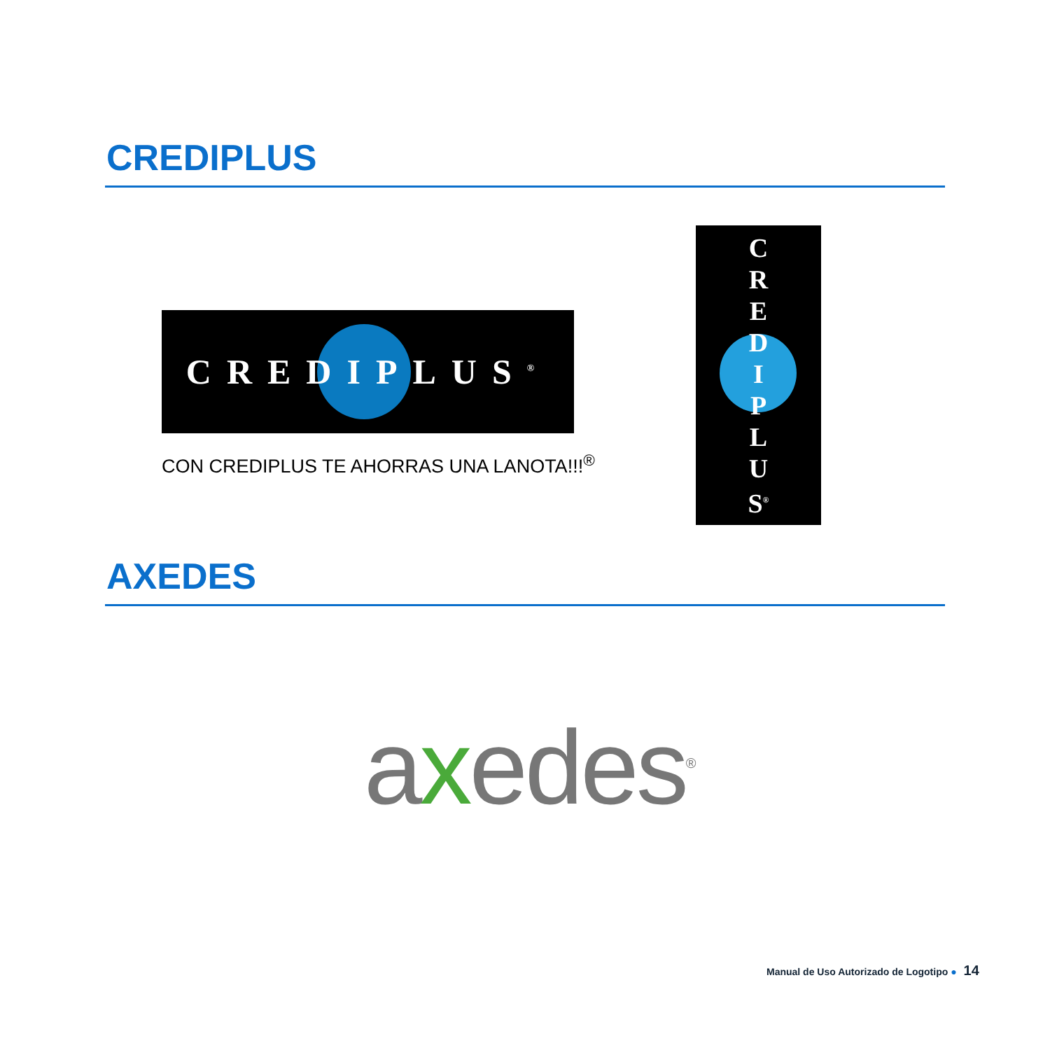CREDIPLUS
CREDIPLUS<sup>®</sup>
CON CREDIPLUS TE AHORRAS UNA LANOTA!!!<sup>®</sup>
C
R
E
D
I
P
L
U
S<sup>®</sup>
AXEDES
axedes<sup>®</sup>
Manual de Uso Autorizado de Logotipo ● 14